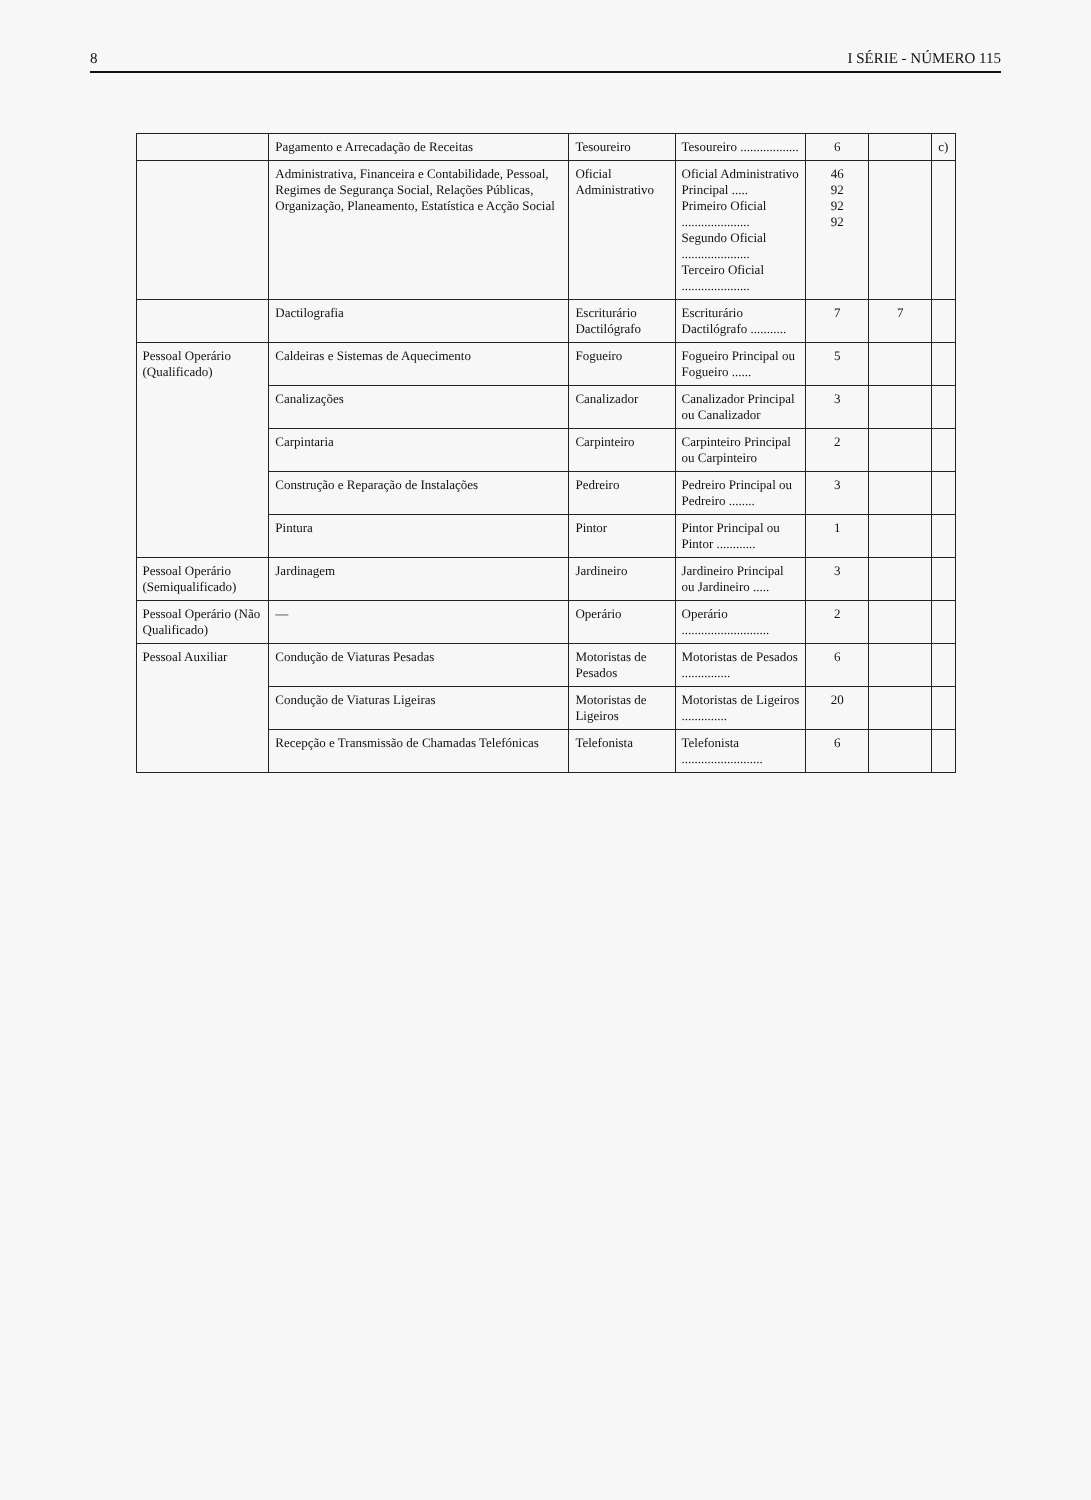8 I SÉRIE - NÚMERO 115
| | Pagamento e Arrecadação de Receitas | Tesoureiro | Tesoureiro .................. | 6 | | c) |
| | Administrativa, Financeira e Contabilidade, Pessoal, Regimes de Segurança Social, Relações Públicas, Organização, Planeamento, Estatística e Acção Social | Oficial Administrativo | Oficial Administrativo Principal ..... Primeiro Oficial ..................... Segundo Oficial ..................... Terceiro Oficial ..................... | 46 92 92 92 | | |
| | Dactilografia | Escriturário Dactilógrafo | Escriturário Dactilógrafo ........... | 7 | 7 | |
| Pessoal Operário (Qualificado) | Caldeiras e Sistemas de Aquecimento | Fogueiro | Fogueiro Principal ou Fogueiro ...... | 5 | | |
| | Canalizações | Canalizador | Canalizador Principal ou Canalizador | 3 | | |
| | Carpintaria | Carpinteiro | Carpinteiro Principal ou Carpinteiro | 2 | | |
| | Construção e Reparação de Instalações | Pedreiro | Pedreiro Principal ou Pedreiro ........ | 3 | | |
| | Pintura | Pintor | Pintor Principal ou Pintor ............ | 1 | | |
| Pessoal Operário (Semiqualificado) | Jardinagem | Jardineiro | Jardineiro Principal ou Jardineiro ..... | 3 | | |
| Pessoal Operário (Não Qualificado) | — | Operário | Operário ........................... | 2 | | |
| Pessoal Auxiliar | Condução de Viaturas Pesadas | Motoristas de Pesados | Motoristas de Pesados ............... | 6 | | |
| | Condução de Viaturas Ligeiras | Motoristas de Ligeiros | Motoristas de Ligeiros .............. | 20 | | |
| | Recepção e Transmissão de Chamadas Telefónicas | Telefonista | Telefonista ......................... | 6 | | |